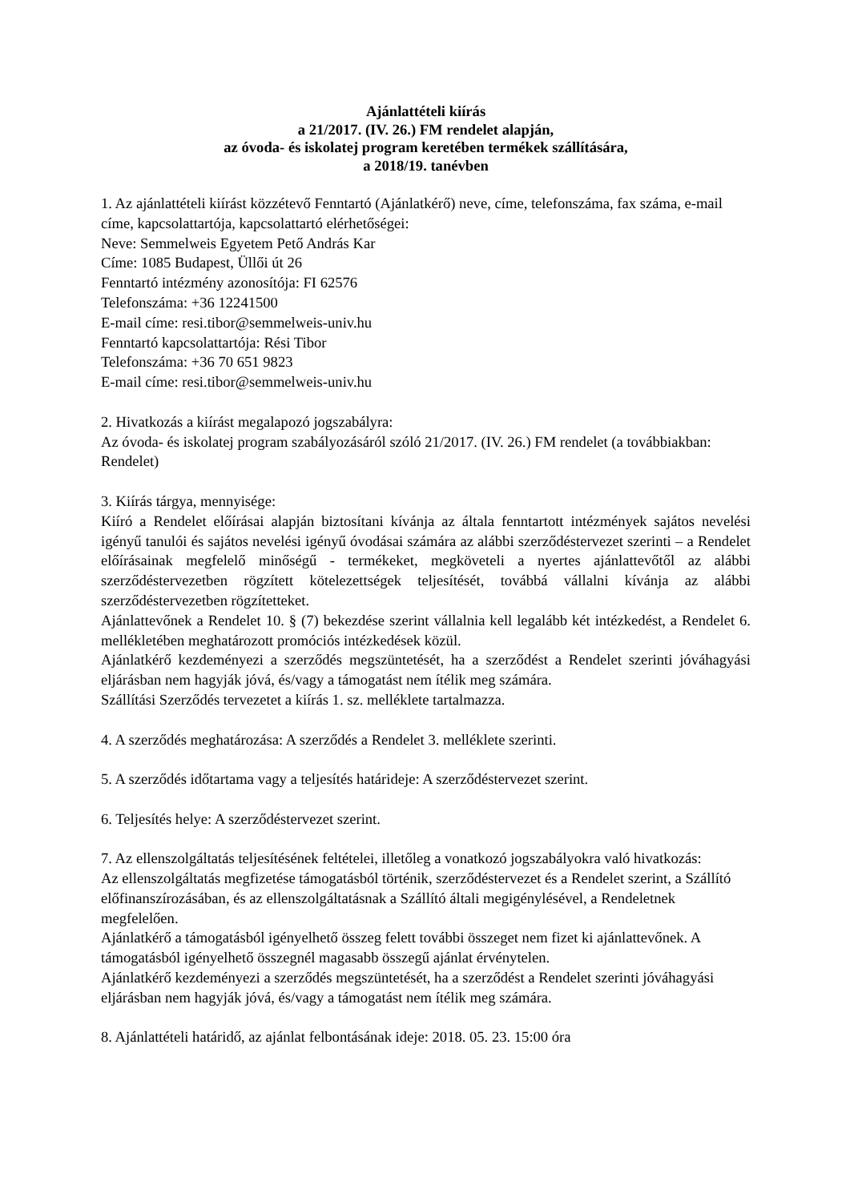Ajánlattételi kiírás
a 21/2017. (IV. 26.) FM rendelet alapján,
az óvoda- és iskolatej program keretében termékek szállítására,
a 2018/19. tanévben
1. Az ajánlattételi kiírást közzétevő Fenntartó (Ajánlatkérő) neve, címe, telefonszáma, fax száma, e-mail címe, kapcsolattartója, kapcsolattartó elérhetőségei:
Neve: Semmelweis Egyetem Pető András Kar
Címe: 1085 Budapest, Üllői út 26
Fenntartó intézmény azonosítója: FI 62576
Telefonszáma: +36 12241500
E-mail címe: resi.tibor@semmelweis-univ.hu
Fenntartó kapcsolattartója: Rési Tibor
Telefonszáma: +36 70 651 9823
E-mail címe: resi.tibor@semmelweis-univ.hu
2. Hivatkozás a kiírást megalapozó jogszabályra:
Az óvoda- és iskolatej program szabályozásáról szóló 21/2017. (IV. 26.) FM rendelet (a továbbiakban: Rendelet)
3. Kiírás tárgya, mennyisége:
Kiíró a Rendelet előírásai alapján biztosítani kívánja az általa fenntartott intézmények sajátos nevelési igényű tanulói és sajátos nevelési igényű óvodásai számára az alábbi szerződéstervezet szerinti – a Rendelet előírásainak megfelelő minőségű - termékeket, megköveteli a nyertes ajánlattevőtől az alábbi szerződéstervezetben rögzített kötelezettségek teljesítését, továbbá vállalni kívánja az alábbi szerződéstervezetben rögzítetteket.
Ajánlattevőnek a Rendelet 10. § (7) bekezdése szerint vállalnia kell legalább két intézkedést, a Rendelet 6. mellékletében meghatározott promóciós intézkedések közül.
Ajánlatkérő kezdeményezi a szerződés megszüntetését, ha a szerződést a Rendelet szerinti jóváhagyási eljárásban nem hagyják jóvá, és/vagy a támogatást nem ítélik meg számára.
Szállítási Szerződés tervezetet a kiírás 1. sz. melléklete tartalmazza.
4. A szerződés meghatározása: A szerződés a Rendelet 3. melléklete szerinti.
5. A szerződés időtartama vagy a teljesítés határideje: A szerződéstervezet szerint.
6. Teljesítés helye: A szerződéstervezet szerint.
7. Az ellenszolgáltatás teljesítésének feltételei, illetőleg a vonatkozó jogszabályokra való hivatkozás:
Az ellenszolgáltatás megfizetése támogatásból történik, szerződéstervezet és a Rendelet szerint, a Szállító előfinanszírozásában, és az ellenszolgáltatásnak a Szállító általi megigénylésével, a Rendeletnek megfelelően.
Ajánlatkérő a támogatásból igényelhető összeg felett további összeget nem fizet ki ajánlattevőnek. A támogatásból igényelhető összegnél magasabb összegű ajánlat érvénytelen.
Ajánlatkérő kezdeményezi a szerződés megszüntetését, ha a szerződést a Rendelet szerinti jóváhagyási eljárásban nem hagyják jóvá, és/vagy a támogatást nem ítélik meg számára.
8. Ajánlattételi határidő, az ajánlat felbontásának ideje: 2018. 05. 23. 15:00 óra